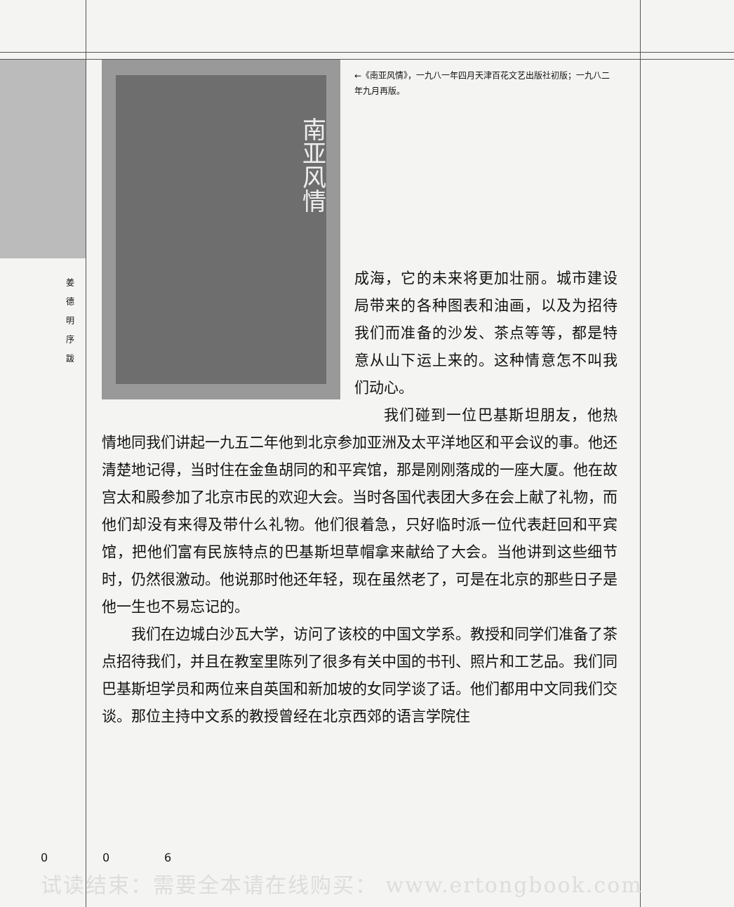姜 德 明 序 跋
南亚风情
←《南亚风情》，一九八一年四月天津百花文艺出版社初版；一九八二年九月再版。
成海，它的未来将更加壮丽。城市建设局带来的各种图表和油画，以及为招待我们而准备的沙发、茶点等等，都是特意从山下运上来的。这种情意怎不叫我们动心。
我们碰到一位巴基斯坦朋友，他热情地同我们讲起一九五二年他到北京参加亚洲及太平洋地区和平会议的事。他还清楚地记得，当时住在金鱼胡同的和平宾馆，那是刚刚落成的一座大厦。他在故宫太和殿参加了北京市民的欢迎大会。当时各国代表团大多在会上献了礼物，而他们却没有来得及带什么礼物。他们很着急，只好临时派一位代表赶回和平宾馆，把他们富有民族特点的巴基斯坦草帽拿来献给了大会。当他讲到这些细节时，仍然很激动。他说那时他还年轻，现在虽然老了，可是在北京的那些日子是他一生也不易忘记的。
我们在边城白沙瓦大学，访问了该校的中国文学系。教授和同学们准备了茶点招待我们，并且在教室里陈列了很多有关中国的书刊、照片和工艺品。我们同巴基斯坦学员和两位来自英国和新加坡的女同学谈了话。他们都用中文同我们交谈。那位主持中文系的教授曾经在北京西郊的语言学院住
0 0 6
试读结束：需要全本请在线购买： www.ertongbook.com